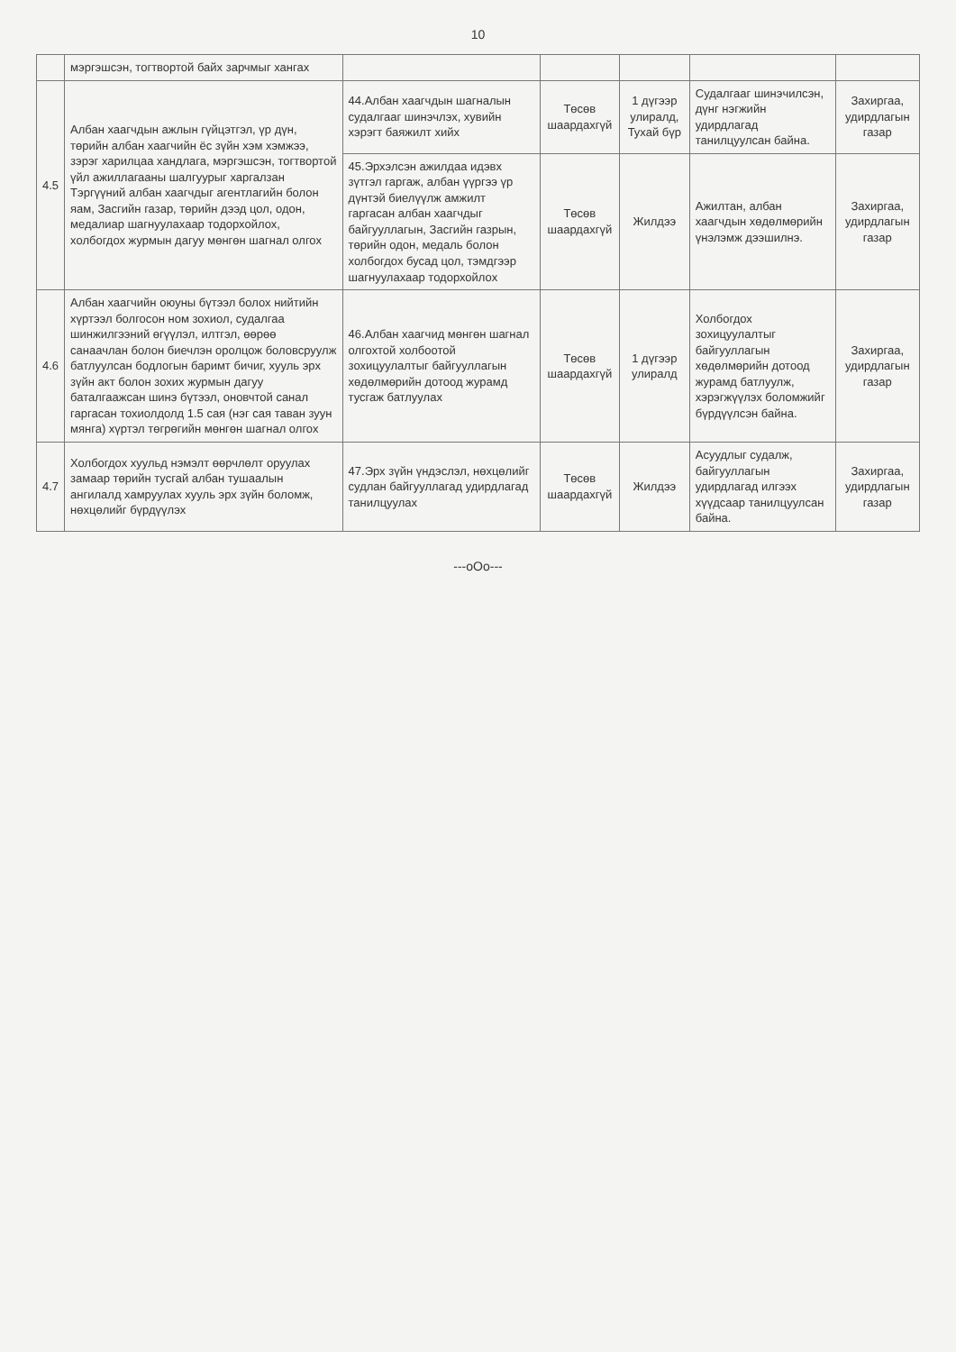10
| | мэргэшсэн, тогтвортой байх зарчмыг хангах | | | | | |
| 4.5 | Албан хаагчдын ажлын гүйцэтгэл, үр дүн, төрийн албан хаагчийн ёс зүйн хэм хэмжээ, зэрэг харилцаа хандлага, мэргэшсэн, тогтвортой үйл ажиллагааны шалгуурыг харгалзан Тэргүүний албан хаагчдыг агентлагийн болон яам, Засгийн газар, төрийн дээд цол, одон, медалиар шагнуулахаар тодорхойлох, холбогдох журмын дагуу мөнгөн шагнал олгох | 44.Албан хаагчдын шагналын судалгааг шинэчлэх, хувийн хэрэгт баяжилт хийх | Төсөв шаардахгүй | 1 дүгээр улиралд, Тухай бүр | Судалгааг шинэчилсэн, дүнг нэгжийн удирдлагад танилцуулсан байна. | Захиргаа, удирдлагын газар |
| | | 45.Эрхэлсэн ажилдаа идэвх зүтгэл гаргаж, албан үүргээ үр дүнтэй биелүүлж амжилт гаргасан албан хаагчдыг байгууллагын, Засгийн газрын, төрийн одон, медаль болон холбогдох бусад цол, тэмдгээр шагнуулахаар тодорхойлох | Төсөв шаардахгүй | Жилдээ | Ажилтан, албан хаагчдын хөдөлмөрийн үнэлэмж дээшилнэ. | Захиргаа, удирдлагын газар |
| 4.6 | Албан хаагчийн оюуны бүтээл болох нийтийн хүртээл болгосон ном зохиол, судалгаа шинжилгээний өгүүлэл, илтгэл, өөрөө санаачлан болон биечлэн оролцож боловсруулж батлуулсан бодлогын баримт бичиг, хууль эрх зүйн акт болон зохих журмын дагуу баталгаажсан шинэ бүтээл, оновчтой санал гаргасан тохиолдолд 1.5 сая (нэг сая таван зуун мянга) хүртэл төгрөгийн мөнгөн шагнал олгох | 46.Албан хаагчид мөнгөн шагнал олгохтой холбоотой зохицуулалтыг байгууллагын хөдөлмөрийн дотоод журамд тусгаж батлуулах | Төсөв шаардахгүй | 1 дүгээр улиралд | Холбогдох зохицуулалтыг байгууллагын хөдөлмөрийн дотоод журамд батлуулж, хэрэгжүүлэх боломжийг бүрдүүлсэн байна. | Захиргаа, удирдлагын газар |
| 4.7 | Холбогдох хуульд нэмэлт өөрчлөлт оруулах замаар төрийн тусгай албан тушаалын ангилалд хамруулах хууль эрх зүйн боломж, нөхцөлийг бүрдүүлэх | 47.Эрх зүйн үндэслэл, нөхцөлийг судлан байгууллагад удирдлагад танилцуулах | Төсөв шаардахгүй | Жилдээ | Асуудлыг судалж, байгууллагын удирдлагад илгээх хүүдсаар танилцуулсан байна. | Захиргаа, удирдлагын газар |
---oOo---